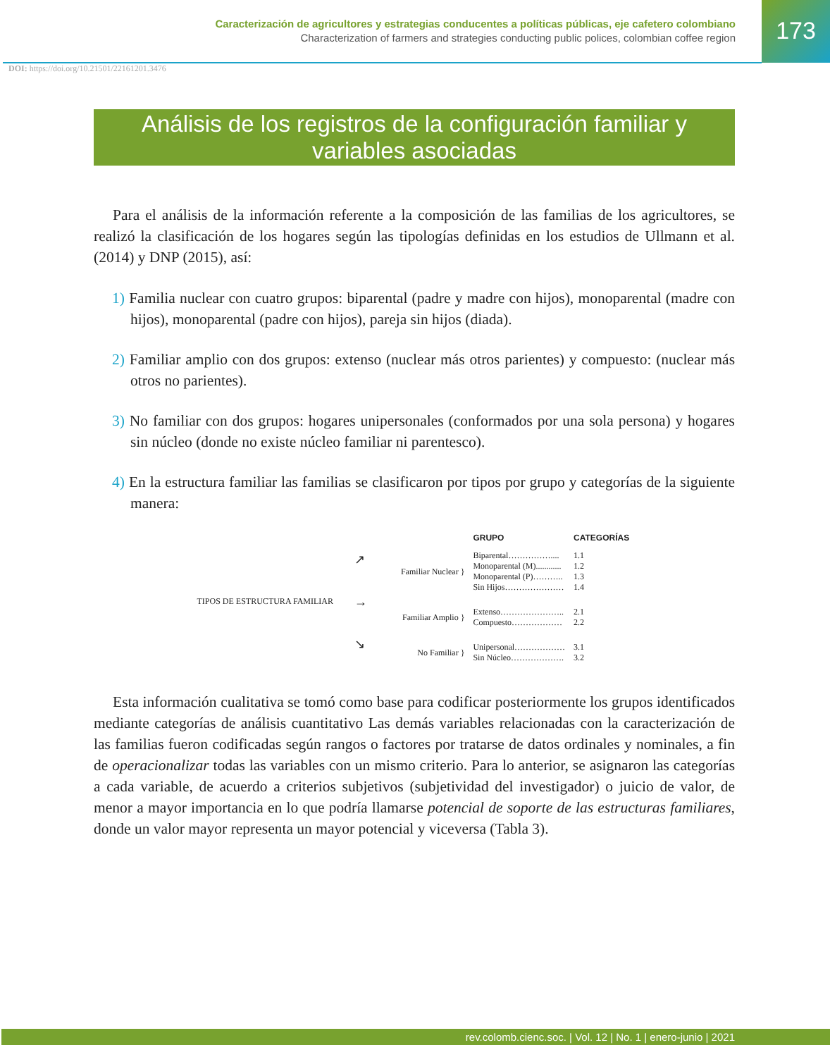Caracterización de agricultores y estrategias conducentes a políticas públicas, eje cafetero colombiano
Characterization of farmers and strategies conducting public polices, colombian coffee region
173
DOI: https://doi.org/10.21501/22161201.3476
Análisis de los registros de la configuración familiar y
variables asociadas
Para el análisis de la información referente a la composición de las familias de los agricultores, se realizó la clasificación de los hogares según las tipologías definidas en los estudios de Ullmann et al. (2014) y DNP (2015), así:
1) Familia nuclear con cuatro grupos: biparental (padre y madre con hijos), monoparental (madre con hijos), monoparental (padre con hijos), pareja sin hijos (diada).
2) Familiar amplio con dos grupos: extenso (nuclear más otros parientes) y compuesto: (nuclear más otros no parientes).
3) No familiar con dos grupos: hogares unipersonales (conformados por una sola persona) y hogares sin núcleo (donde no existe núcleo familiar ni parentesco).
4) En la estructura familiar las familias se clasificaron por tipos por grupo y categorías de la siguiente manera:
TIPOS DE ESTRUCTURA FAMILIAR
↗
→
↘
| | GRUPO | CATEGORÍAS |
| Familiar Nuclear } | Biparental…………….... Monoparental (M)............ Monoparental (P)……….. Sin Hijos………………… | 1.1 1.2 1.3 1.4 |
| Familiar Amplio } | Extenso………………….. Compuesto……………… | 2.1 2.2 |
| No Familiar } | Unipersonal……………… Sin Núcleo………………. | 3.1 3.2 |
Esta información cualitativa se tomó como base para codificar posteriormente los grupos identificados mediante categorías de análisis cuantitativo Las demás variables relacionadas con la caracterización de las familias fueron codificadas según rangos o factores por tratarse de datos ordinales y nominales, a fin de operacionalizar todas las variables con un mismo criterio. Para lo anterior, se asignaron las categorías a cada variable, de acuerdo a criterios subjetivos (subjetividad del investigador) o juicio de valor, de menor a mayor importancia en lo que podría llamarse potencial de soporte de las estructuras familiares, donde un valor mayor representa un mayor potencial y viceversa (Tabla 3).
rev.colomb.cienc.soc. | Vol. 12 | No. 1 | enero-junio | 2021